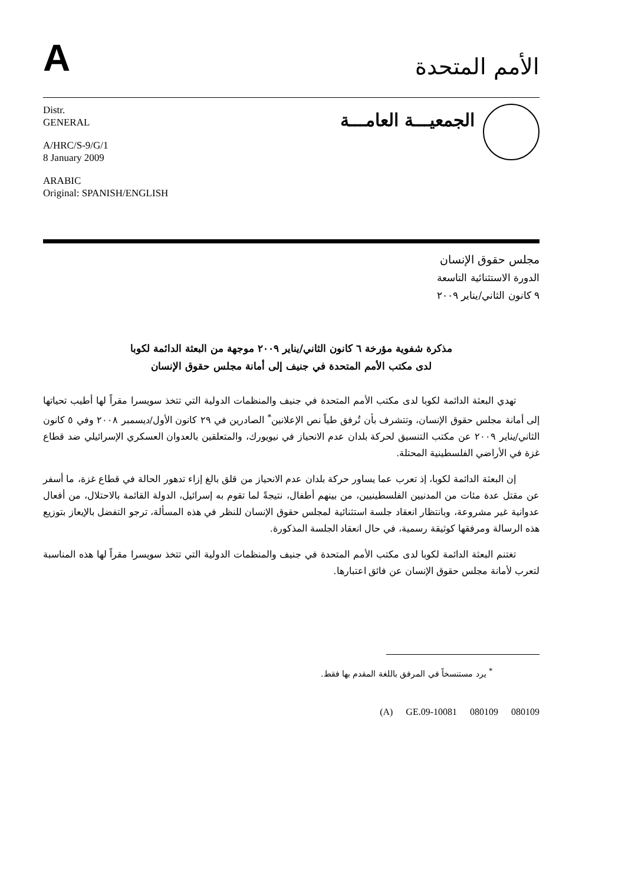A
الأمم المتحدة
Distr.
GENERAL
A/HRC/S-9/G/1
8 January 2009
ARABIC
Original: SPANISH/ENGLISH
الجمعيـــة العامـــة
مجلس حقوق الإنسان
الدورة الاستثنائية التاسعة
٩ كانون الثاني/يناير ٢٠٠٩
مذكرة شفوية مؤرخة ٦ كانون الثاني/يناير ٢٠٠٩ موجهة من البعثة الدائمة لكوبا
لدى مكتب الأمم المتحدة في جنيف إلى أمانة مجلس حقوق الإنسان
تهدي البعثة الدائمة لكوبا لدى مكتب الأمم المتحدة في جنيف والمنظمات الدولية التي تتخذ سويسرا مقراً لها أطيب تحياتها إلى أمانة مجلس حقوق الإنسان، وتتشرف بأن تُرفق طياً نص الإعلانين<sup>*</sup> الصادرين في ٢٩ كانون الأول/ديسمبر ٢٠٠٨ وفي ٥ كانون الثاني/يناير ٢٠٠٩ عن مكتب التنسيق لحركة بلدان عدم الانحياز في نيويورك، والمتعلقين بالعدوان العسكري الإسرائيلي ضد قطاع غزة في الأراضي الفلسطينية المحتلة.
إن البعثة الدائمة لكوبا، إذ تعرب عما يساور حركة بلدان عدم الانحياز من قلق بالغ إزاء تدهور الحالة في قطاع غزة، ما أسفر عن مقتل عدة مئات من المدنيين الفلسطينيين، من بينهم أطفال، نتيجةً لما تقوم به إسرائيل، الدولة القائمة بالاحتلال، من أفعال عدوانية غير مشروعة، وبانتظار انعقاد جلسة استثنائية لمجلس حقوق الإنسان للنظر في هذه المسألة، ترجو التفضل بالإيعاز بتوزيع هذه الرسالة ومرفقها كوثيقة رسمية، في حال انعقاد الجلسة المذكورة.
تغتنم البعثة الدائمة لكوبا لدى مكتب الأمم المتحدة في جنيف والمنظمات الدولية التي تتخذ سويسرا مقراً لها هذه المناسبة لتعرب لأمانة مجلس حقوق الإنسان عن فائق اعتبارها.
<sup>*</sup> يرد مستنسخاً في المرفق باللغة المقدم بها فقط.
(A) GE.09-10081 080109 080109